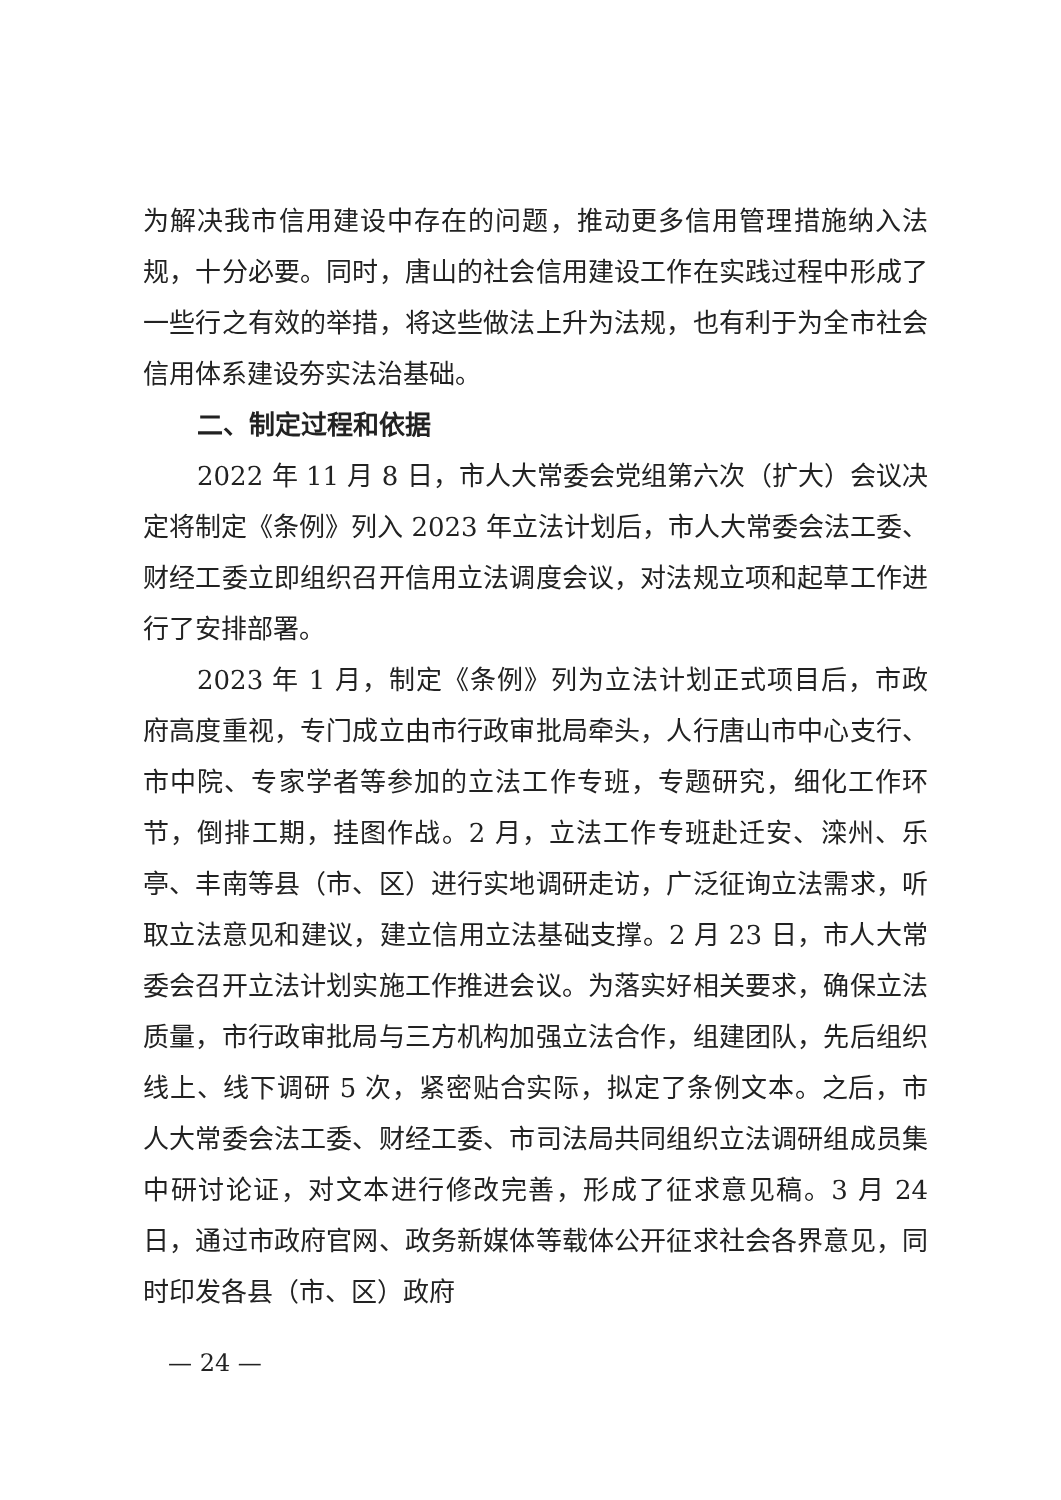为解决我市信用建设中存在的问题，推动更多信用管理措施纳入法规，十分必要。同时，唐山的社会信用建设工作在实践过程中形成了一些行之有效的举措，将这些做法上升为法规，也有利于为全市社会信用体系建设夯实法治基础。
二、制定过程和依据
2022 年 11 月 8 日，市人大常委会党组第六次（扩大）会议决定将制定《条例》列入 2023 年立法计划后，市人大常委会法工委、财经工委立即组织召开信用立法调度会议，对法规立项和起草工作进行了安排部署。
2023 年 1 月，制定《条例》列为立法计划正式项目后，市政府高度重视，专门成立由市行政审批局牵头，人行唐山市中心支行、市中院、专家学者等参加的立法工作专班，专题研究，细化工作环节，倒排工期，挂图作战。2 月，立法工作专班赴迁安、滦州、乐亭、丰南等县（市、区）进行实地调研走访，广泛征询立法需求，听取立法意见和建议，建立信用立法基础支撑。2 月 23 日，市人大常委会召开立法计划实施工作推进会议。为落实好相关要求，确保立法质量，市行政审批局与三方机构加强立法合作，组建团队，先后组织线上、线下调研 5 次，紧密贴合实际，拟定了条例文本。之后，市人大常委会法工委、财经工委、市司法局共同组织立法调研组成员集中研讨论证，对文本进行修改完善，形成了征求意见稿。3 月 24 日，通过市政府官网、政务新媒体等载体公开征求社会各界意见，同时印发各县（市、区）政府
— 24 —